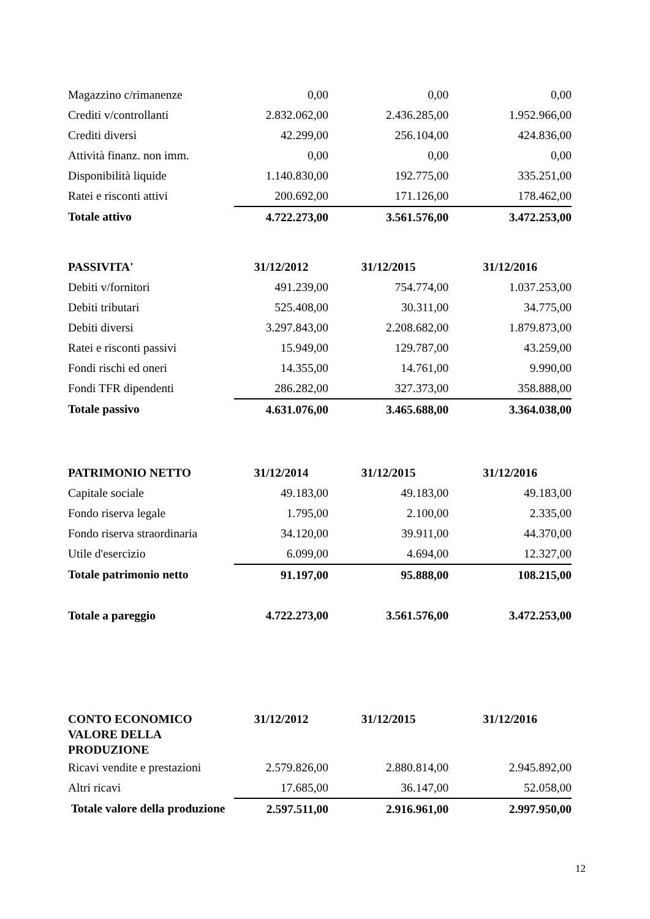| Magazzino c/rimanenze | 0,00 | 0,00 | 0,00 |
| Crediti v/controllanti | 2.832.062,00 | 2.436.285,00 | 1.952.966,00 |
| Crediti diversi | 42.299,00 | 256.104,00 | 424.836,00 |
| Attività finanz. non imm. | 0,00 | 0,00 | 0,00 |
| Disponibilità liquide | 1.140.830,00 | 192.775,00 | 335.251,00 |
| Ratei e risconti attivi | 200.692,00 | 171.126,00 | 178.462,00 |
| Totale attivo | 4.722.273,00 | 3.561.576,00 | 3.472.253,00 |
| PASSIVITA' | 31/12/2012 | 31/12/2015 | 31/12/2016 |
| Debiti v/fornitori | 491.239,00 | 754.774,00 | 1.037.253,00 |
| Debiti tributari | 525.408,00 | 30.311,00 | 34.775,00 |
| Debiti diversi | 3.297.843,00 | 2.208.682,00 | 1.879.873,00 |
| Ratei e risconti passivi | 15.949,00 | 129.787,00 | 43.259,00 |
| Fondi rischi ed oneri | 14.355,00 | 14.761,00 | 9.990,00 |
| Fondi TFR dipendenti | 286.282,00 | 327.373,00 | 358.888,00 |
| Totale passivo | 4.631.076,00 | 3.465.688,00 | 3.364.038,00 |
| PATRIMONIO NETTO | 31/12/2014 | 31/12/2015 | 31/12/2016 |
| Capitale sociale | 49.183,00 | 49.183,00 | 49.183,00 |
| Fondo riserva legale | 1.795,00 | 2.100,00 | 2.335,00 |
| Fondo riserva straordinaria | 34.120,00 | 39.911,00 | 44.370,00 |
| Utile d'esercizio | 6.099,00 | 4.694,00 | 12.327,00 |
| Totale patrimonio netto | 91.197,00 | 95.888,00 | 108.215,00 |
| Totale a pareggio | 4.722.273,00 | 3.561.576,00 | 3.472.253,00 |
| CONTO ECONOMICO VALORE DELLA PRODUZIONE | 31/12/2012 | 31/12/2015 | 31/12/2016 |
| Ricavi vendite e prestazioni | 2.579.826,00 | 2.880.814,00 | 2.945.892,00 |
| Altri ricavi | 17.685,00 | 36.147,00 | 52.058,00 |
| Totale valore della produzione | 2.597.511,00 | 2.916.961,00 | 2.997.950,00 |
12